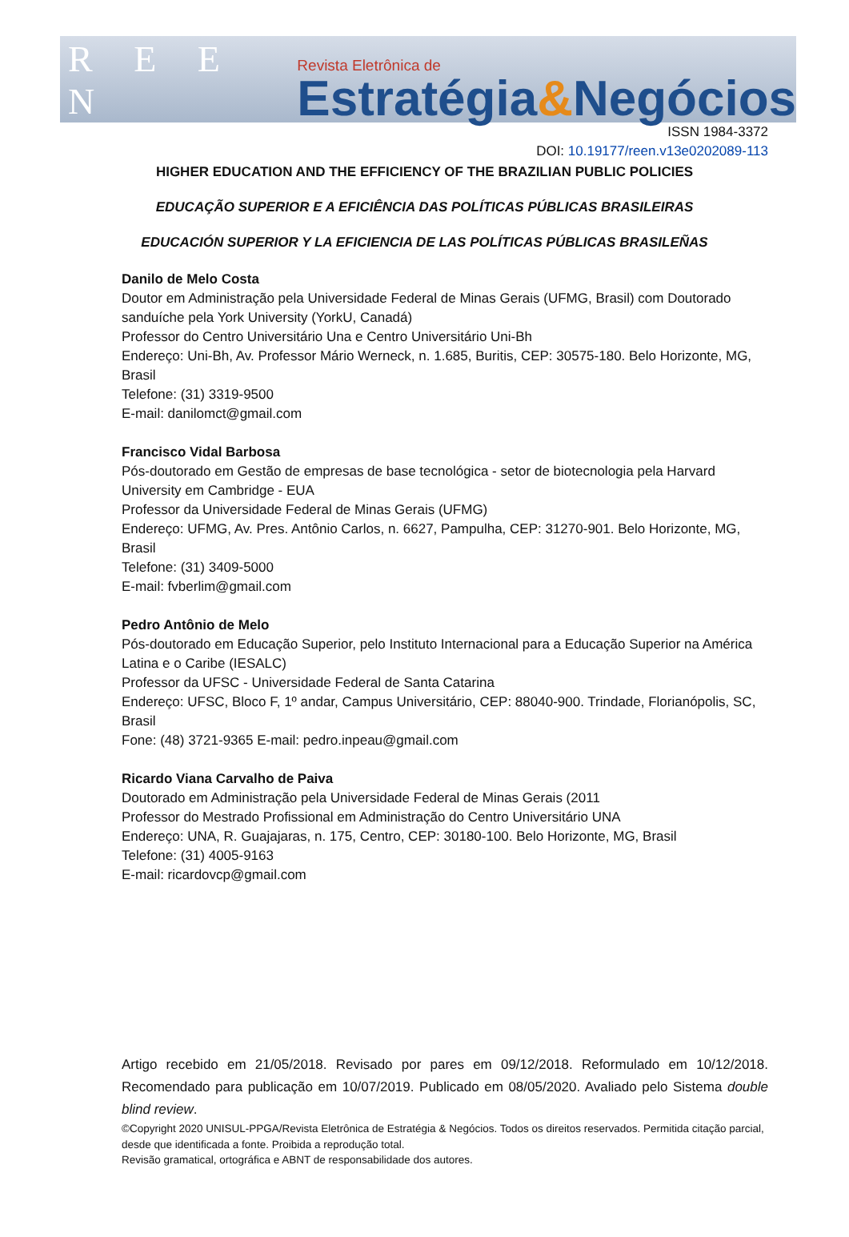R E E N
Revista Eletrônica de
Estratégia&Negócios
ISSN 1984-3372
DOI: 10.19177/reen.v13e0202089-113
HIGHER EDUCATION AND THE EFFICIENCY OF THE BRAZILIAN PUBLIC POLICIES
EDUCAÇÃO SUPERIOR E A EFICIÊNCIA DAS POLÍTICAS PÚBLICAS BRASILEIRAS
EDUCACIÓN SUPERIOR Y LA EFICIENCIA DE LAS POLÍTICAS PÚBLICAS BRASILEÑAS
Danilo de Melo Costa
Doutor em Administração pela Universidade Federal de Minas Gerais (UFMG, Brasil) com Doutorado sanduíche pela York University (YorkU, Canadá)
Professor do Centro Universitário Una e Centro Universitário Uni-Bh
Endereço: Uni-Bh, Av. Professor Mário Werneck, n. 1.685, Buritis, CEP: 30575-180. Belo Horizonte, MG, Brasil
Telefone: (31) 3319-9500
E-mail: danilomct@gmail.com
Francisco Vidal Barbosa
Pós-doutorado em Gestão de empresas de base tecnológica - setor de biotecnologia pela Harvard University em Cambridge - EUA
Professor da Universidade Federal de Minas Gerais (UFMG)
Endereço: UFMG, Av. Pres. Antônio Carlos, n. 6627, Pampulha, CEP: 31270-901. Belo Horizonte, MG, Brasil
Telefone: (31) 3409-5000
E-mail: fvberlim@gmail.com
Pedro Antônio de Melo
Pós-doutorado em Educação Superior, pelo Instituto Internacional para a Educação Superior na América Latina e o Caribe (IESALC)
Professor da UFSC - Universidade Federal de Santa Catarina
Endereço: UFSC, Bloco F, 1º andar, Campus Universitário, CEP: 88040-900. Trindade, Florianópolis, SC, Brasil
Fone: (48) 3721-9365 E-mail: pedro.inpeau@gmail.com
Ricardo Viana Carvalho de Paiva
Doutorado em Administração pela Universidade Federal de Minas Gerais (2011
Professor do Mestrado Profissional em Administração do Centro Universitário UNA
Endereço: UNA, R. Guajajaras, n. 175, Centro, CEP: 30180-100. Belo Horizonte, MG, Brasil
Telefone: (31) 4005-9163
E-mail: ricardovcp@gmail.com
Artigo recebido em 21/05/2018. Revisado por pares em 09/12/2018. Reformulado em 10/12/2018. Recomendado para publicação em 10/07/2019. Publicado em 08/05/2020. Avaliado pelo Sistema double blind review.
©Copyright 2020 UNISUL-PPGA/Revista Eletrônica de Estratégia & Negócios. Todos os direitos reservados. Permitida citação parcial, desde que identificada a fonte. Proibida a reprodução total.
Revisão gramatical, ortográfica e ABNT de responsabilidade dos autores.